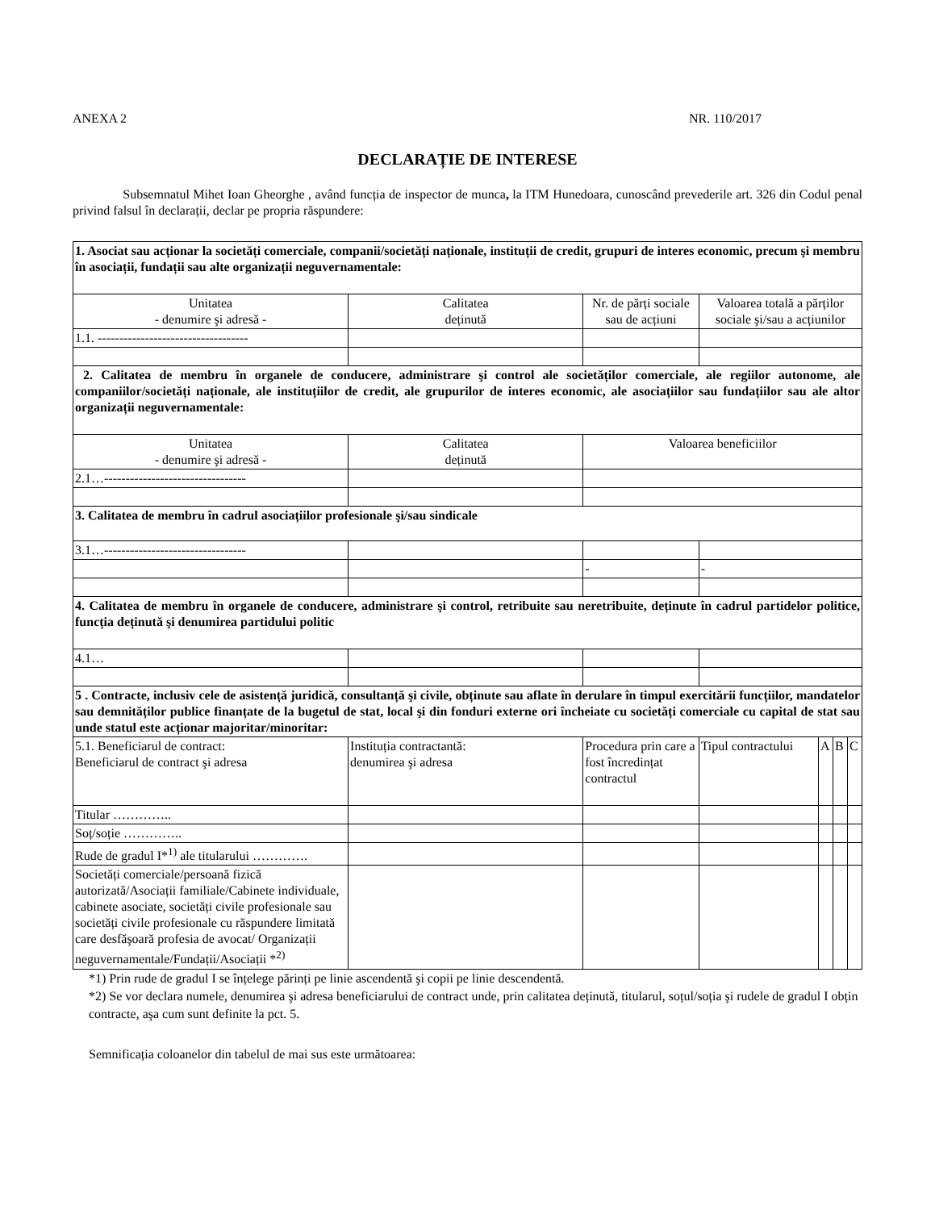ANEXA 2 NR. 110/2017
DECLARAȚIE DE INTERESE
Subsemnatul Mihet Ioan Gheorghe , având funcția de inspector de munca, la ITM Hunedoara, cunoscând prevederile art. 326 din Codul penal privind falsul în declarații, declar pe propria răspundere:
| 1. Asociat sau acționar la societăți comerciale, companii/societăți naționale, instituții de credit, grupuri de interes economic, precum şi membru în asociații, fundații sau alte organizații neguvernamentale: | | | | | | |
| Unitatea - denumire şi adresă - | Calitatea deținută | Nr. de părți sociale sau de acțiuni | Valoarea totală a părților sociale şi/sau a acțiunilor | | | |
| 1.1. ----------------------------------- | | | | | | |
| 2. Calitatea de membru în organele de conducere, administrare şi control ale societăților comerciale, ale regiilor autonome, ale companiilor/societăți naționale, ale instituțiilor de credit, ale grupurilor de interes economic, ale asociațiilor sau fundațiilor sau ale altor organizații neguvernamentale: | | | | | | |
| Unitatea - denumire şi adresă - | Calitatea deținută | Valoarea beneficiilor | | | | |
| 2.1…--------------------------------- | | | | | | |
| 3. Calitatea de membru în cadrul asociațiilor profesionale şi/sau sindicale | | | | | | |
| 3.1…--------------------------------- | | | | | | |
| | | - | - | | | |
| 4. Calitatea de membru în organele de conducere, administrare şi control, retribuite sau neretribuite, deținute în cadrul partidelor politice, funcția deținută şi denumirea partidului politic | | | | | | |
| 4.1… | | | | | | |
| 5 . Contracte, inclusiv cele de asistență juridică, consultanță şi civile, obținute sau aflate în derulare în timpul exercitării funcțiilor, mandatelor sau demnităților publice finanțate de la bugetul de stat, local şi din fonduri externe ori încheiate cu societăți comerciale cu capital de stat sau unde statul este acționar majoritar/minoritar: | | | | | | |
| 5.1. Beneficiarul de contract: Beneficiarul de contract şi adresa | Instituția contractantă: denumirea şi adresa | Procedura prin care a fost încredințat contractul | Tipul contractului | A | B | C |
| Titular ………….. | | | | | | |
| Soț/soție ………….. | | | | | | |
| Rude de gradul I*<sup>1)</sup> ale titularului …………. | | | | | | |
| Societăți comerciale/persoană fizică autorizată/Asociații familiale/Cabinete individuale, cabinete asociate, societăți civile profesionale sau societăți civile profesionale cu răspundere limitată care desfăşoară profesia de avocat/ Organizații neguvernamentale/Fundații/Asociații *<sup>2)</sup> | | | | | | |
*1) Prin rude de gradul I se înțelege părinți pe linie ascendentă şi copii pe linie descendentă.
*2) Se vor declara numele, denumirea şi adresa beneficiarului de contract unde, prin calitatea deținută, titularul, soțul/soția şi rudele de gradul I obțin contracte, aşa cum sunt definite la pct. 5.
Semnificația coloanelor din tabelul de mai sus este următoarea: